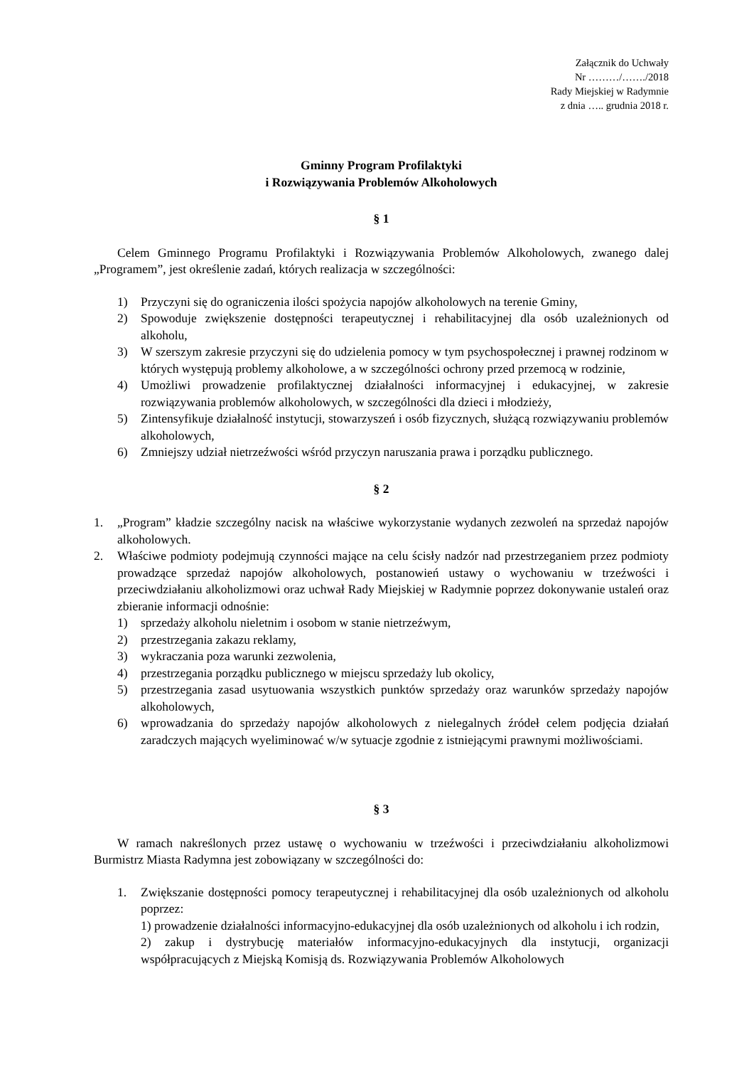Załącznik do Uchwały
Nr ………/……./2018
Rady Miejskiej w Radymnie
z dnia ….. grudnia 2018 r.
Gminny Program Profilaktyki
i Rozwiązywania Problemów Alkoholowych
§ 1
Celem Gminnego Programu Profilaktyki i Rozwiązywania Problemów Alkoholowych, zwanego dalej „Programem”, jest określenie zadań, których realizacja w szczególności:
1) Przyczyni się do ograniczenia ilości spożycia napojów alkoholowych na terenie Gminy,
2) Spowoduje zwiększenie dostępności terapeutycznej i rehabilitacyjnej dla osób uzależnionych od alkoholu,
3) W szerszym zakresie przyczyni się do udzielenia pomocy w tym psychospołecznej i prawnej rodzinom w których występują problemy alkoholowe, a w szczególności ochrony przed przemocą w rodzinie,
4) Umożliwi prowadzenie profilaktycznej działalności informacyjnej i edukacyjnej, w zakresie rozwiązywania problemów alkoholowych, w szczególności dla dzieci i młodzieży,
5) Zintensyfikuje działalność instytucji, stowarzyszeń i osób fizycznych, służącą rozwiązywaniu problemów alkoholowych,
6) Zmniejszy udział nietrzeźwości wśród przyczyn naruszania prawa i porządku publicznego.
§ 2
1. „Program” kładzie szczególny nacisk na właściwe wykorzystanie wydanych zezwoleń na sprzedaż napojów alkoholowych.
2. Właściwe podmioty podejmują czynności mające na celu ścisły nadzór nad przestrzeganiem przez podmioty prowadzące sprzedaż napojów alkoholowych, postanowień ustawy o wychowaniu w trzeźwości i przeciwdziałaniu alkoholizmowi oraz uchwał Rady Miejskiej w Radymnie poprzez dokonywanie ustaleń oraz zbieranie informacji odnośnie:
1) sprzedaży alkoholu nieletnim i osobom w stanie nietrzeźwym,
2) przestrzegania zakazu reklamy,
3) wykraczania poza warunki zezwolenia,
4) przestrzegania porządku publicznego w miejscu sprzedaży lub okolicy,
5) przestrzegania zasad usytuowania wszystkich punktów sprzedaży oraz warunków sprzedaży napojów alkoholowych,
6) wprowadzania do sprzedaży napojów alkoholowych z nielegalnych źródeł celem podjęcia działań zaradczych mających wyeliminować w/w sytuacje zgodnie z istniejącymi prawnymi możliwościami.
§ 3
W ramach nakreślonych przez ustawę o wychowaniu w trzeźwości i przeciwdziałaniu alkoholizmowi Burmistrz Miasta Radymna jest zobowiązany w szczególności do:
1. Zwiększanie dostępności pomocy terapeutycznej i rehabilitacyjnej dla osób uzależnionych od alkoholu poprzez:
1) prowadzenie działalności informacyjno-edukacyjnej dla osób uzależnionych od alkoholu i ich rodzin,
2) zakup i dystrybucję materiałów informacyjno-edukacyjnych dla instytucji, organizacji współpracujących z Miejską Komisją ds. Rozwiązywania Problemów Alkoholowych